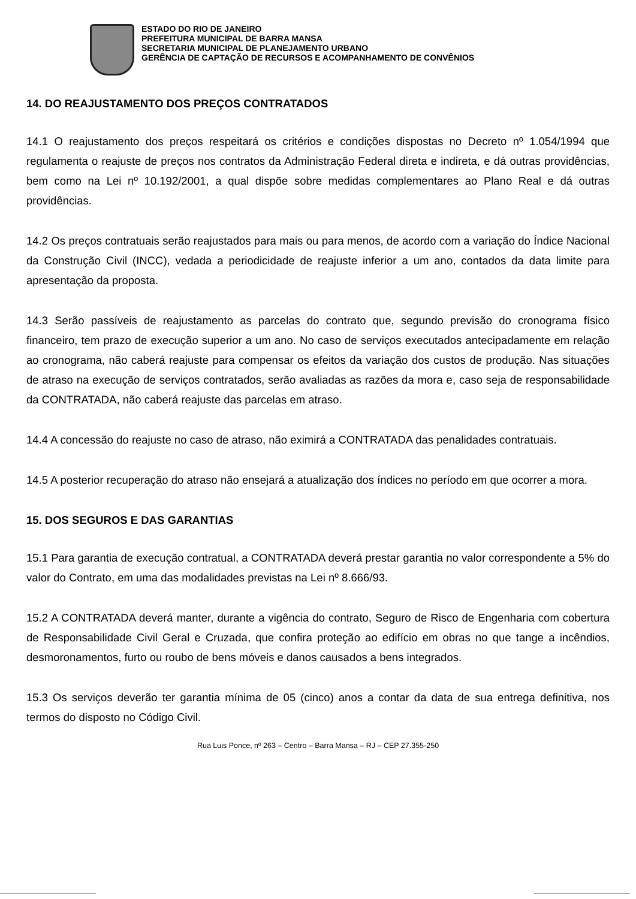ESTADO DO RIO DE JANEIRO
PREFEITURA MUNICIPAL DE BARRA MANSA
SECRETARIA MUNICIPAL DE PLANEJAMENTO URBANO
GERÊNCIA DE CAPTAÇÃO DE RECURSOS E ACOMPANHAMENTO DE CONVÊNIOS
14. DO REAJUSTAMENTO DOS PREÇOS CONTRATADOS
14.1 O reajustamento dos preços respeitará os critérios e condições dispostas no Decreto nº 1.054/1994 que regulamenta o reajuste de preços nos contratos da Administração Federal direta e indireta, e dá outras providências, bem como na Lei nº 10.192/2001, a qual dispõe sobre medidas complementares ao Plano Real e dá outras providências.
14.2 Os preços contratuais serão reajustados para mais ou para menos, de acordo com a variação do Índice Nacional da Construção Civil (INCC), vedada a periodicidade de reajuste inferior a um ano, contados da data limite para apresentação da proposta.
14.3 Serão passíveis de reajustamento as parcelas do contrato que, segundo previsão do cronograma físico financeiro, tem prazo de execução superior a um ano. No caso de serviços executados antecipadamente em relação ao cronograma, não caberá reajuste para compensar os efeitos da variação dos custos de produção. Nas situações de atraso na execução de serviços contratados, serão avaliadas as razões da mora e, caso seja de responsabilidade da CONTRATADA, não caberá reajuste das parcelas em atraso.
14.4 A concessão do reajuste no caso de atraso, não eximirá a CONTRATADA das penalidades contratuais.
14.5 A posterior recuperação do atraso não ensejará a atualização dos índices no período em que ocorrer a mora.
15. DOS SEGUROS E DAS GARANTIAS
15.1 Para garantia de execução contratual, a CONTRATADA deverá prestar garantia no valor correspondente a 5% do valor do Contrato, em uma das modalidades previstas na Lei nº 8.666/93.
15.2 A CONTRATADA deverá manter, durante a vigência do contrato, Seguro de Risco de Engenharia com cobertura de Responsabilidade Civil Geral e Cruzada, que confira proteção ao edifício em obras no que tange a incêndios, desmoronamentos, furto ou roubo de bens móveis e danos causados a bens integrados.
15.3 Os serviços deverão ter garantia mínima de 05 (cinco) anos a contar da data de sua entrega definitiva, nos termos do disposto no Código Civil.
Rua Luis Ponce, nº 263 – Centro – Barra Mansa – RJ – CEP 27.355-250